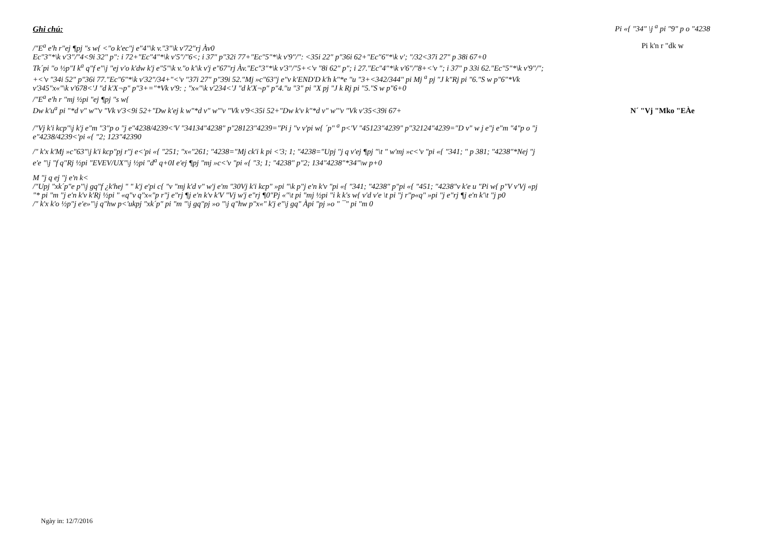Ghi chú:
/"E<sup>a</sup> e'h r"ej ¶pj "s w{ <"o k'ec"j e"4"\k v."3"\k v'72"rj Àv0
Ec"3"*\k v'3"/"4<9i 32" p": i 72+"Ec"4"*\k v'5"/"6<; i 37" p"32i 77+"Ec"5"*\k v'9"/": <35i 22" p"36i 62+"Ec"6"*\k v'; "/32<37i 27" p 38i 67+0
Tk´pi "o ½p"I k<sup>a</sup> q"f e"\j "ej v'o k'dw k'j e"5"\k v."o k'\k v'j e"67"rj Àv."Ec"3"*\k v'3"/"5+<'v "8i 62" p"; i 27."Ec"4"*\k v'6"/"8+<'v "; i 37" p 33i 62."Ec"5"*\k v'9"/"; +<'v "34i 52" p"36i 77."Ec"6"*\k v'32"/34+"<'v "37i 27" p"39i 52."Mj »c"63"j e"v k'END'D k'h k"*e "u "3+<342/344" pi Mj <sup>a</sup> pj "J k"Rj pi "6."S w p"6"*Vk v'345"x«"\k v'678<'J "d k'X¬p" p"3+="*Vk v'9: ; "x«"\k v'234<'J "d k'X¬p" p"4."u "3" pi "X pj "J k Rj pi "5."S w p"6+0
/"E<sup>a</sup> e'h r "mj ½pi "ej ¶pj "s w{
Dw k'u<sup>a</sup> pi "*d v" w"'v "Vk v'3<9i 52+"Dw k'ej k w"*d v" w"'v "Vk v'9<35i 52+"Dw k'v k"*d v" w"'v "Vk v'35<39i 67+
/"Vj k'i kcp"\j k'j e"m "3"p o "j e"4238/4239<'V "34134"4238" p"28123"4239="Pi j "v v'pi w{ ´p" <sup>a</sup> p<'V "45123"4239" p"32124"4239="D v" w j e"j e"m "4"p o "j e"4238/4239<'pi «{ "2; 123"42390
/" k'x k'Mj »c"63"\j k'i kcp"pj r"j e<'pi «{ "251; "x«"261; "4238="Mj ck'i k pi <'3; 1; "4238="Upj "j q v'ej ¶pj "\t " w'mj »c<'v "pi «{ "341; " p 381; "4238"*Nej "j e'e "\j "f q"Rj ½pi "EVEV/UX"\j ½pi "d<sup>a</sup> q+0I e'ej ¶pj "mj »c<'v "pi «{ "3; 1; "4238" p"2; 134"4238"*34"\w p+0
M "j q ej "j e'n k<
/"Upj "xk´p"e p"\j gq"f ¿k'hej " " k'j e'pi c{ "v "mj k'd v" w'j e'm "30Vj k'i kcp" »pi "\k p"j e'n k'v "pi «{ "341; "4238" p"pi «{ "451; "4238"v k'e u "Pi w{ p"V v'Vj «pj "* pi "m "j e'n k'v k'Rj ½pi " «q"v q"x«"p r"j e"rj ¶j e'n k'v k'V "Vj w'j e"rj ¶0"Pj «"\t pi "mj ½pi "i k k's w{ v'd v'e \t pi "j r"p«q" »pi "j e"rj ¶j e'n k'\t "j p0
/" k'x k'o ½p"j e'e»"\j q"hw p<'ukpj "xk´p" pi "m "\j gq"pj »o "\j q"hw p"x«" k'j e"\j gq" Àpi "pj »o " ¯" pi "m 0
Pi «{ "34" \j <sup>a</sup> pi "9" p o "4238
Pi k'n r "dk w
N´ "Vj "Mko "EÀe
Ngày in: 12/7/2016